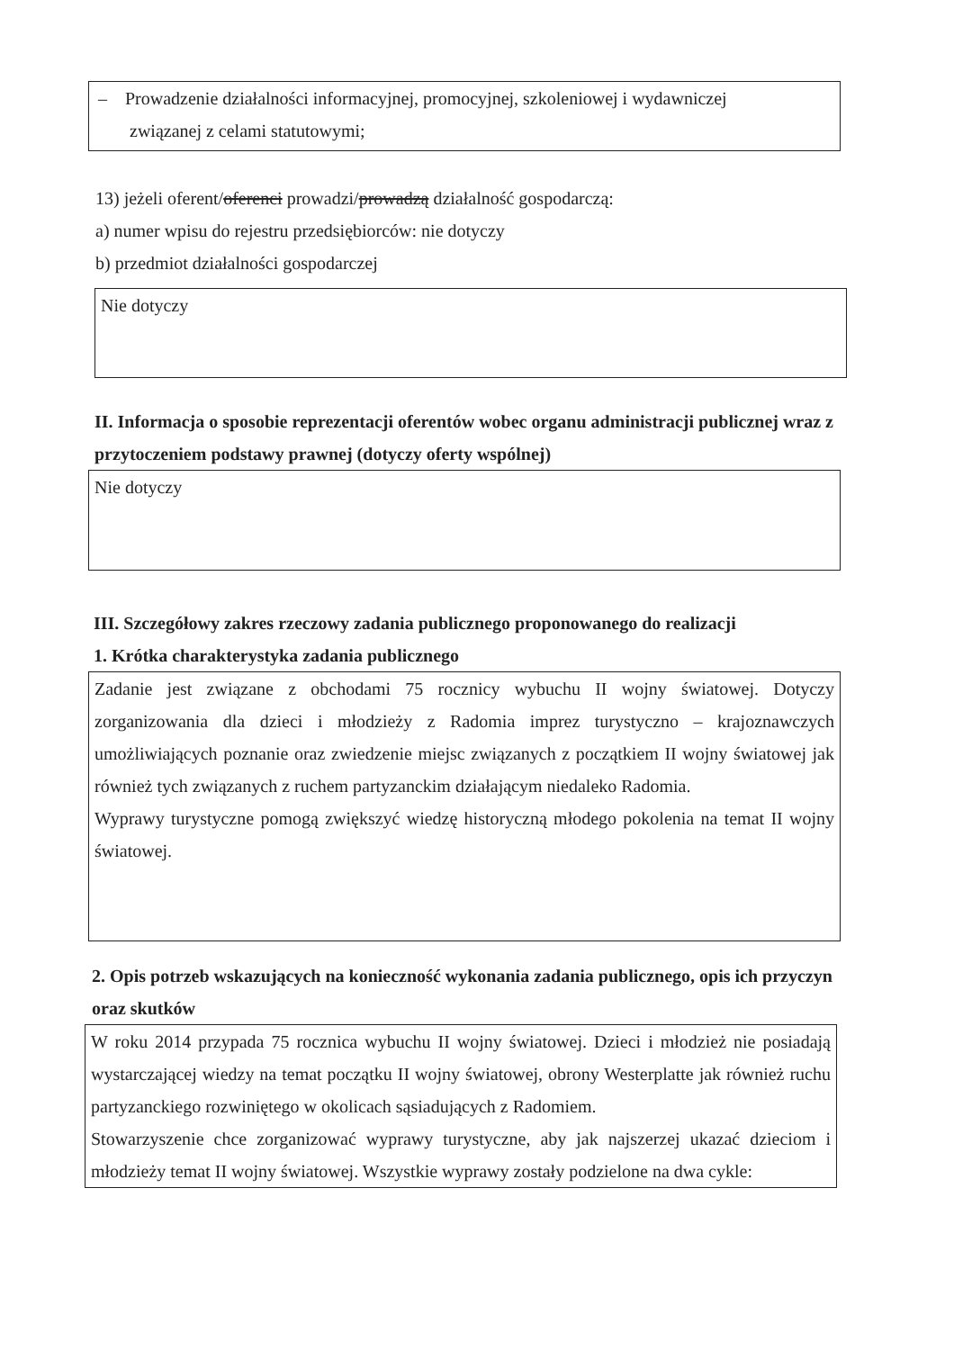– Prowadzenie działalności informacyjnej, promocyjnej, szkoleniowej i wydawniczej
związanej z celami statutowymi;
13) jeżeli oferent/oferenci prowadzi/prowadzą działalność gospodarczą:
a) numer wpisu do rejestru przedsiębiorców: nie dotyczy
b) przedmiot działalności gospodarczej
Nie dotyczy
II. Informacja o sposobie reprezentacji oferentów wobec organu administracji publicznej wraz z przytoczeniem podstawy prawnej (dotyczy oferty wspólnej)
Nie dotyczy
III. Szczegółowy zakres rzeczowy zadania publicznego proponowanego do realizacji
1. Krótka charakterystyka zadania publicznego
Zadanie jest związane z obchodami 75 rocznicy wybuchu II wojny światowej. Dotyczy zorganizowania dla dzieci i młodzieży z Radomia imprez turystyczno – krajoznawczych umożliwiających poznanie oraz zwiedzenie miejsc związanych z początkiem II wojny światowej jak również tych związanych z ruchem partyzanckim działającym niedaleko Radomia.
Wyprawy turystyczne pomogą zwiększyć wiedzę historyczną młodego pokolenia na temat II wojny światowej.
2. Opis potrzeb wskazujących na konieczność wykonania zadania publicznego, opis ich przyczyn oraz skutków
W roku 2014 przypada 75 rocznica wybuchu II wojny światowej. Dzieci i młodzież nie posiadają wystarczającej wiedzy na temat początku II wojny światowej, obrony Westerplatte jak również ruchu partyzanckiego rozwiniętego w okolicach sąsiadujących z Radomiem.
Stowarzyszenie chce zorganizować wyprawy turystyczne, aby jak najszerzej ukazać dzieciom i młodzieży temat II wojny światowej. Wszystkie wyprawy zostały podzielone na dwa cykle: